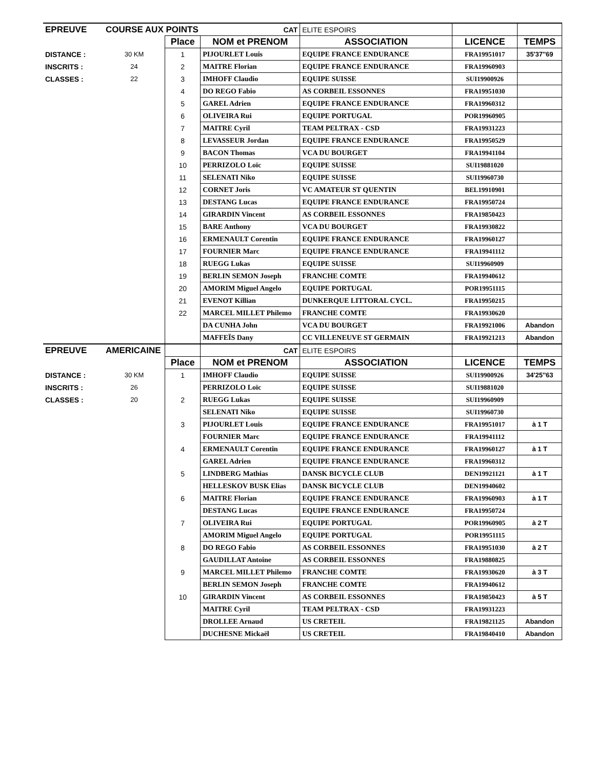| EPREUVE | COURSE AUX POINTS | | CAT | ELITE ESPOIRS | | |
| | | Place | NOM et PRENOM | ASSOCIATION | LICENCE | TEMPS |
| DISTANCE : | 30 KM | 1 | PIJOURLET Louis | EQUIPE FRANCE ENDURANCE | FRA19951017 | 35'37''69 |
| INSCRITS : | 24 | 2 | MAITRE Florian | EQUIPE FRANCE ENDURANCE | FRA19960903 | |
| CLASSES : | 22 | 3 | IMHOFF Claudio | EQUIPE SUISSE | SUI19900926 | |
| | | 4 | DO REGO Fabio | AS CORBEIL ESSONNES | FRA19951030 | |
| | | 5 | GAREL Adrien | EQUIPE FRANCE ENDURANCE | FRA19960312 | |
| | | 6 | OLIVEIRA Rui | EQUIPE PORTUGAL | POR19960905 | |
| | | 7 | MAITRE Cyril | TEAM PELTRAX - CSD | FRA19931223 | |
| | | 8 | LEVASSEUR Jordan | EQUIPE FRANCE ENDURANCE | FRA19950529 | |
| | | 9 | BACON Thomas | VCA DU BOURGET | FRA19941104 | |
| | | 10 | PERRIZOLO Loïc | EQUIPE SUISSE | SUI19881020 | |
| | | 11 | SELENATI Niko | EQUIPE SUISSE | SUI19960730 | |
| | | 12 | CORNET Joris | VC AMATEUR ST QUENTIN | BEL19910901 | |
| | | 13 | DESTANG Lucas | EQUIPE FRANCE ENDURANCE | FRA19950724 | |
| | | 14 | GIRARDIN Vincent | AS CORBEIL ESSONNES | FRA19850423 | |
| | | 15 | BARE Anthony | VCA DU BOURGET | FRA19930822 | |
| | | 16 | ERMENAULT Corentin | EQUIPE FRANCE ENDURANCE | FRA19960127 | |
| | | 17 | FOURNIER Marc | EQUIPE FRANCE ENDURANCE | FRA19941112 | |
| | | 18 | RUEGG Lukas | EQUIPE SUISSE | SUI19960909 | |
| | | 19 | BERLIN SEMON Joseph | FRANCHE COMTE | FRA19940612 | |
| | | 20 | AMORIM Miguel Angelo | EQUIPE PORTUGAL | POR19951115 | |
| | | 21 | EVENOT Killian | DUNKERQUE LITTORAL CYCL. | FRA19950215 | |
| | | 22 | MARCEL MILLET Philemo | FRANCHE COMTE | FRA19930620 | |
| | | | DA CUNHA John | VCA DU BOURGET | FRA19921006 | Abandon |
| | | | MAFFEÏS Dany | CC VILLENEUVE ST GERMAIN | FRA19921213 | Abandon |
| EPREUVE | AMERICAINE | | CAT | ELITE ESPOIRS | | |
| | | Place | NOM et PRENOM | ASSOCIATION | LICENCE | TEMPS |
| DISTANCE : | 30 KM | 1 | IMHOFF Claudio | EQUIPE SUISSE | SUI19900926 | 34'25''63 |
| INSCRITS : | 26 | | PERRIZOLO Loïc | EQUIPE SUISSE | SUI19881020 | |
| CLASSES : | 20 | 2 | RUEGG Lukas | EQUIPE SUISSE | SUI19960909 | |
| | | | SELENATI Niko | EQUIPE SUISSE | SUI19960730 | |
| | | 3 | PIJOURLET Louis | EQUIPE FRANCE ENDURANCE | FRA19951017 | à 1 T |
| | | | FOURNIER Marc | EQUIPE FRANCE ENDURANCE | FRA19941112 | |
| | | 4 | ERMENAULT Corentin | EQUIPE FRANCE ENDURANCE | FRA19960127 | à 1 T |
| | | | GAREL Adrien | EQUIPE FRANCE ENDURANCE | FRA19960312 | |
| | | 5 | LINDBERG Mathias | DANSK BICYCLE CLUB | DEN19921121 | à 1 T |
| | | | HELLESKOV BUSK Elias | DANSK BICYCLE CLUB | DEN19940602 | |
| | | 6 | MAITRE Florian | EQUIPE FRANCE ENDURANCE | FRA19960903 | à 1 T |
| | | | DESTANG Lucas | EQUIPE FRANCE ENDURANCE | FRA19950724 | |
| | | 7 | OLIVEIRA Rui | EQUIPE PORTUGAL | POR19960905 | à 2 T |
| | | | AMORIM Miguel Angelo | EQUIPE PORTUGAL | POR19951115 | |
| | | 8 | DO REGO Fabio | AS CORBEIL ESSONNES | FRA19951030 | à 2 T |
| | | | GAUDILLAT Antoine | AS CORBEIL ESSONNES | FRA19880825 | |
| | | 9 | MARCEL MILLET Philemo | FRANCHE COMTE | FRA19930620 | à 3 T |
| | | | BERLIN SEMON Joseph | FRANCHE COMTE | FRA19940612 | |
| | | 10 | GIRARDIN Vincent | AS CORBEIL ESSONNES | FRA19850423 | à 5 T |
| | | | MAITRE Cyril | TEAM PELTRAX - CSD | FRA19931223 | |
| | | | DROLLEE Arnaud | US CRETEIL | FRA19821125 | Abandon |
| | | | DUCHESNE Mickaël | US CRETEIL | FRA19840410 | Abandon |